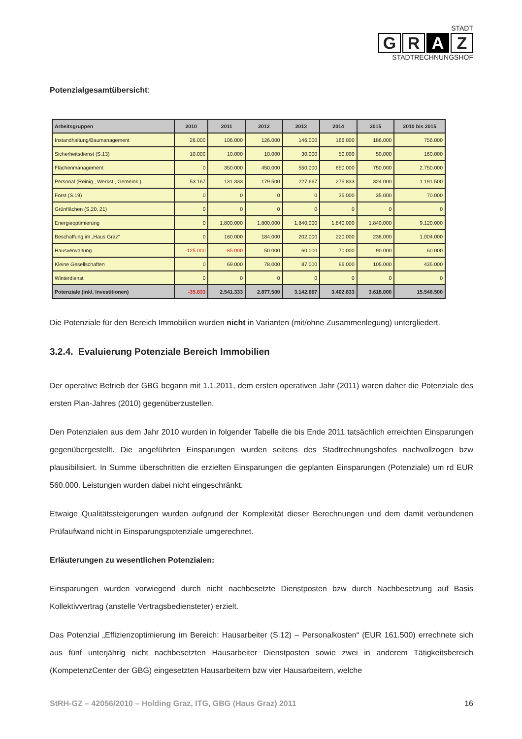STADT
G R A Z
STADTRECHNUNGSHOF
Potenzialgesamtübersicht:
| Arbeitsgruppen | 2010 | 2011 | 2012 | 2013 | 2014 | 2015 | 2010 bis 2015 |
| --- | --- | --- | --- | --- | --- | --- | --- |
| Instandhaltung/Baumanagement | 26.000 | 106.000 | 126.000 | 146.000 | 166.000 | 186.000 | 756.000 |
| Sicherheitsdienst (S.13) | 10.000 | 10.000 | 10.000 | 30.000 | 50.000 | 50.000 | 160.000 |
| Flächenmanagement | 0 | 350.000 | 450.000 | 550.000 | 650.000 | 750.000 | 2.750.000 |
| Personal (Reinig., Werkst., Gemeink.) | 53.167 | 131.333 | 179.500 | 227.667 | 275.833 | 324.000 | 1.191.500 |
| Forst (S.19) | 0 | 0 | 0 | 0 | 35.000 | 35.000 | 70.000 |
| Grünflächen (S.20, 21) | 0 | 0 | 0 | 0 | 0 | 0 | 0 |
| Energieoptimierung | 0 | 1.800.000 | 1.800.000 | 1.840.000 | 1.840.000 | 1.840.000 | 9.120.000 |
| Beschaffung im „Haus Graz“ | 0 | 160.000 | 184.000 | 202.000 | 220.000 | 238.000 | 1.004.000 |
| Hausverwaltung | -125.000 | -85.000 | 50.000 | 60.000 | 70.000 | 90.000 | 60.000 |
| Kleine Gesellschaften | 0 | 69.000 | 78.000 | 87.000 | 96.000 | 105.000 | 435.000 |
| Winterdienst | 0 | 0 | 0 | 0 | 0 | 0 | 0 |
| Potenziale (inkl. Investitionen) | -35.833 | 2.541.333 | 2.877.500 | 3.142.667 | 3.402.833 | 3.618.000 | 15.546.500 |
Die Potenziale für den Bereich Immobilien wurden nicht in Varianten (mit/ohne Zusammenlegung) untergliedert.
3.2.4. Evaluierung Potenziale Bereich Immobilien
Der operative Betrieb der GBG begann mit 1.1.2011, dem ersten operativen Jahr (2011) waren daher die Potenziale des ersten Plan-Jahres (2010) gegenüberzustellen.
Den Potenzialen aus dem Jahr 2010 wurden in folgender Tabelle die bis Ende 2011 tatsächlich erreichten Einsparungen gegenübergestellt. Die angeführten Einsparungen wurden seitens des Stadtrechnungshofes nachvollzogen bzw plausibilisiert. In Summe überschritten die erzielten Einsparungen die geplanten Einsparungen (Potenziale) um rd EUR 560.000. Leistungen wurden dabei nicht eingeschränkt.
Etwaige Qualitätssteigerungen wurden aufgrund der Komplexität dieser Berechnungen und dem damit verbundenen Prüfaufwand nicht in Einsparungspotenziale umgerechnet.
Erläuterungen zu wesentlichen Potenzialen:
Einsparungen wurden vorwiegend durch nicht nachbesetzte Dienstposten bzw durch Nachbesetzung auf Basis Kollektivvertrag (anstelle Vertragsbediensteter) erzielt.
Das Potenzial „Effizienzoptimierung im Bereich: Hausarbeiter (S.12) – Personalkosten“ (EUR 161.500) errechnete sich aus fünf unterjährig nicht nachbesetzten Hausarbeiter Dienstposten sowie zwei in anderem Tätigkeitsbereich (KompetenzCenter der GBG) eingesetzten Hausarbeitern bzw vier Hausarbeitern, welche
StRH-GZ – 42056/2010 – Holding Graz, ITG, GBG (Haus Graz) 2011 16